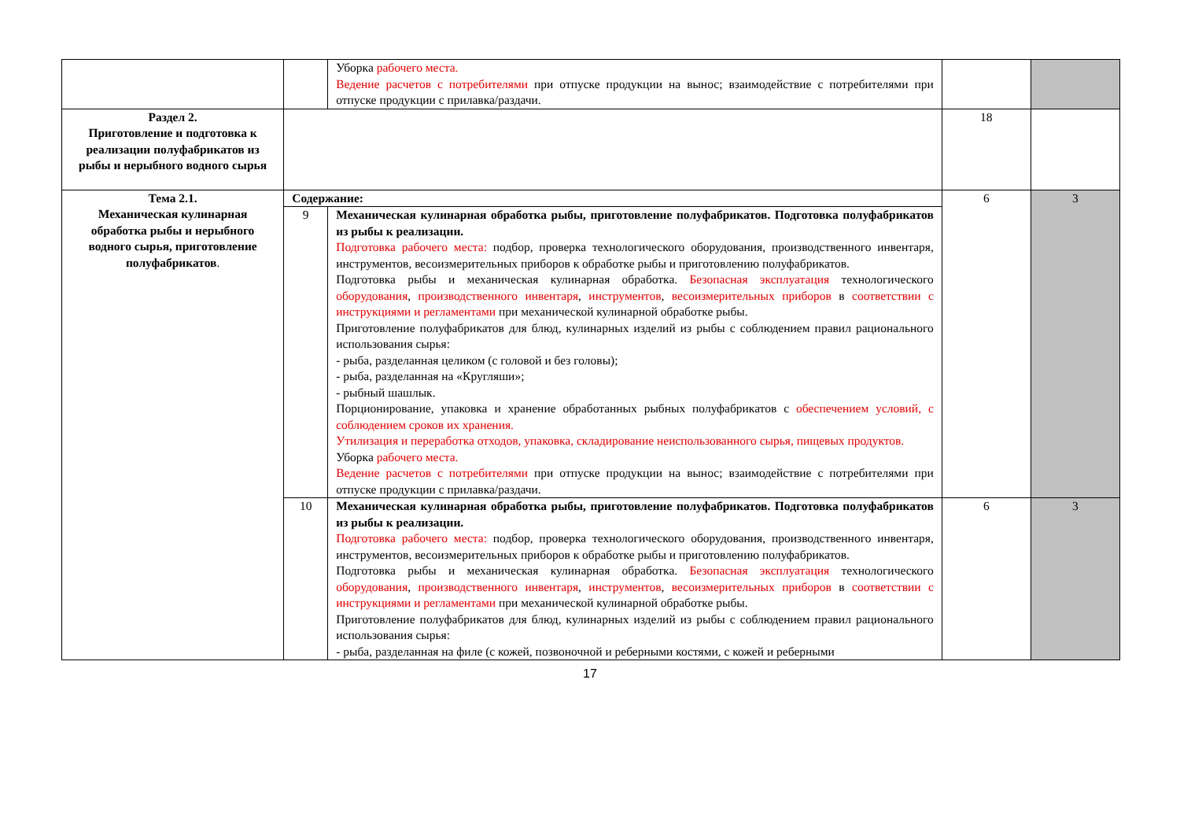| | | Уборка рабочего места. Ведение расчетов с потребителями при отпуске продукции на вынос; взаимодействие с потребителями при отпуске продукции с прилавка/раздачи. | | |
| Раздел 2. Приготовление и подготовка к реализации полуфабрикатов из рыбы и нерыбного водного сырья | | | 18 | |
| Тема 2.1. Механическая кулинарная обработка рыбы и нерыбного водного сырья, приготовление полуфабрикатов . | Содержание: | | 6 | 3 |
| | 9 | Механическая кулинарная обработка рыбы, приготовление полуфабрикатов. Подготовка полуфабрикатов из рыбы к реализации. Подготовка рабочего места: подбор, проверка технологического оборудования, производственного инвентаря, инструментов, весоизмерительных приборов к обработке рыбы и приготовлению полуфабрикатов. Подготовка рыбы и механическая кулинарная обработка. Безопасная эксплуатация технологического оборудования , производственного инвентаря , инструментов , весоизмерительных приборов в соответствии с инструкциями и регламентами при механической кулинарной обработке рыбы. Приготовление полуфабрикатов для блюд, кулинарных изделий из рыбы с соблюдением правил рационального использования сырья: - рыба, разделанная целиком (с головой и без головы); - рыба, разделанная на «Кругляши»; - рыбный шашлык. Порционирование, упаковка и хранение обработанных рыбных полуфабрикатов с обеспечением условий, с соблюдением сроков их хранения. Утилизация и переработка отходов, упаковка, складирование неиспользованного сырья, пищевых продуктов. Уборка рабочего места. Ведение расчетов с потребителями при отпуске продукции на вынос; взаимодействие с потребителями при отпуске продукции с прилавка/раздачи. | | |
| | 10 | Механическая кулинарная обработка рыбы, приготовление полуфабрикатов. Подготовка полуфабрикатов из рыбы к реализации. Подготовка рабочего места: подбор, проверка технологического оборудования, производственного инвентаря, инструментов, весоизмерительных приборов к обработке рыбы и приготовлению полуфабрикатов. Подготовка рыбы и механическая кулинарная обработка. Безопасная эксплуатация технологического оборудования , производственного инвентаря , инструментов , весоизмерительных приборов в соответствии с инструкциями и регламентами при механической кулинарной обработке рыбы. Приготовление полуфабрикатов для блюд, кулинарных изделий из рыбы с соблюдением правил рационального использования сырья: - рыба, разделанная на филе (с кожей, позвоночной и реберными костями, с кожей и реберными | 6 | 3 |
17